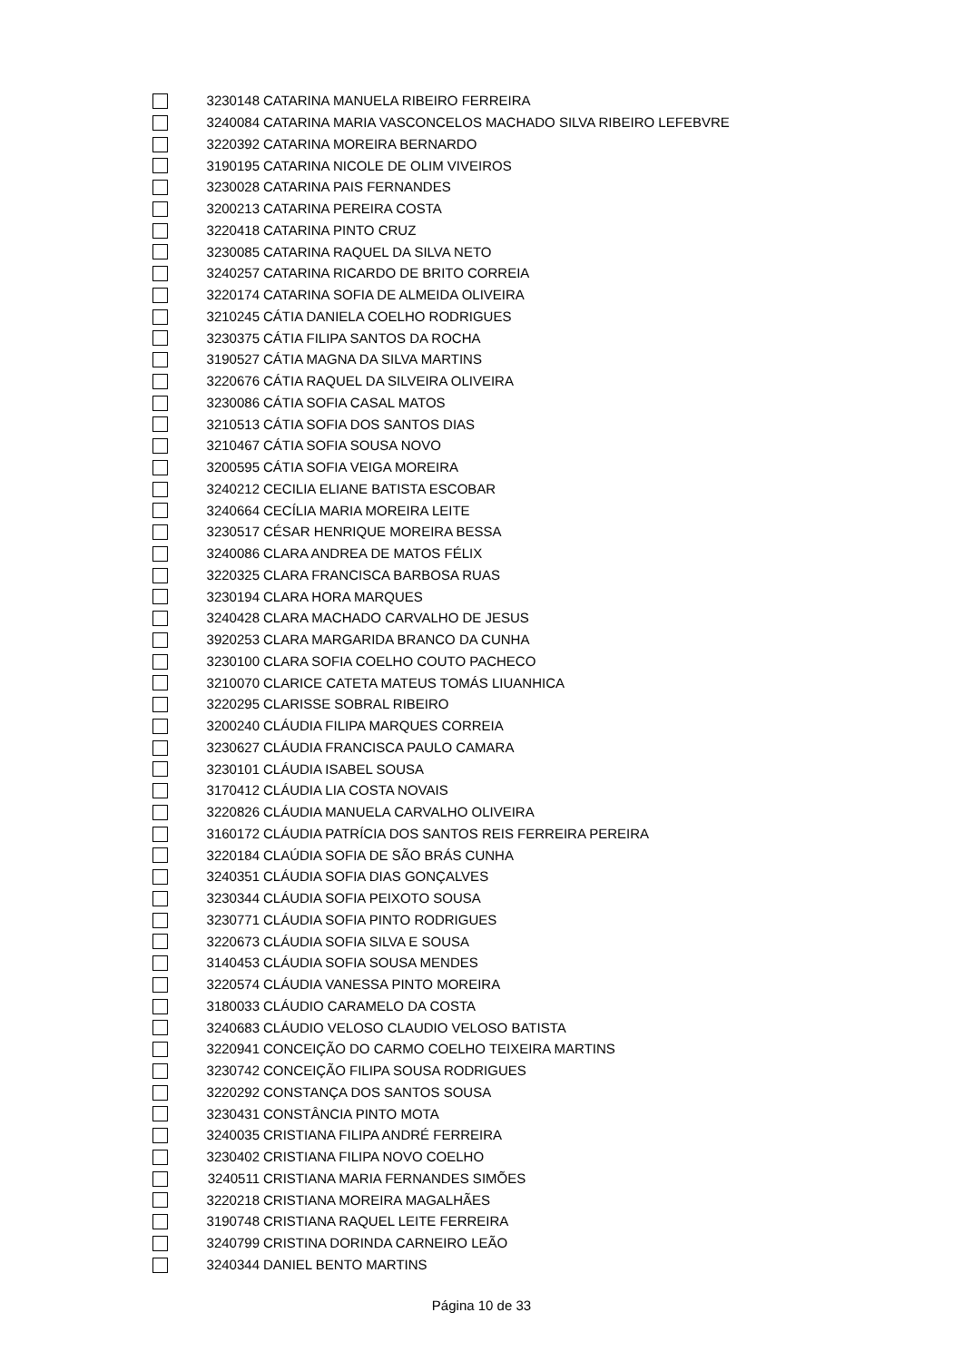| | 3230148 | CATARINA MANUELA RIBEIRO FERREIRA |
| | 3240084 | CATARINA MARIA VASCONCELOS MACHADO SILVA RIBEIRO LEFEBVRE |
| | 3220392 | CATARINA MOREIRA BERNARDO |
| | 3190195 | CATARINA NICOLE DE OLIM VIVEIROS |
| | 3230028 | CATARINA PAIS FERNANDES |
| | 3200213 | CATARINA PEREIRA COSTA |
| | 3220418 | CATARINA PINTO CRUZ |
| | 3230085 | CATARINA RAQUEL DA SILVA NETO |
| | 3240257 | CATARINA RICARDO DE BRITO CORREIA |
| | 3220174 | CATARINA SOFIA DE ALMEIDA OLIVEIRA |
| | 3210245 | CÁTIA DANIELA COELHO RODRIGUES |
| | 3230375 | CÁTIA FILIPA SANTOS DA ROCHA |
| | 3190527 | CÁTIA MAGNA DA SILVA MARTINS |
| | 3220676 | CÁTIA RAQUEL DA SILVEIRA OLIVEIRA |
| | 3230086 | CÁTIA SOFIA CASAL MATOS |
| | 3210513 | CÁTIA SOFIA DOS SANTOS DIAS |
| | 3210467 | CÁTIA SOFIA SOUSA NOVO |
| | 3200595 | CÁTIA SOFIA VEIGA MOREIRA |
| | 3240212 | CECILIA ELIANE BATISTA ESCOBAR |
| | 3240664 | CECÍLIA MARIA MOREIRA LEITE |
| | 3230517 | CÉSAR HENRIQUE MOREIRA BESSA |
| | 3240086 | CLARA ANDREA DE MATOS FÉLIX |
| | 3220325 | CLARA FRANCISCA BARBOSA RUAS |
| | 3230194 | CLARA HORA MARQUES |
| | 3240428 | CLARA MACHADO CARVALHO DE JESUS |
| | 3920253 | CLARA MARGARIDA BRANCO DA CUNHA |
| | 3230100 | CLARA SOFIA COELHO COUTO PACHECO |
| | 3210070 | CLARICE CATETA MATEUS TOMÁS LIUANHICA |
| | 3220295 | CLARISSE SOBRAL RIBEIRO |
| | 3200240 | CLÁUDIA FILIPA MARQUES CORREIA |
| | 3230627 | CLÁUDIA FRANCISCA PAULO CAMARA |
| | 3230101 | CLÁUDIA ISABEL SOUSA |
| | 3170412 | CLÁUDIA LIA COSTA NOVAIS |
| | 3220826 | CLÁUDIA MANUELA CARVALHO OLIVEIRA |
| | 3160172 | CLÁUDIA PATRÍCIA DOS SANTOS REIS FERREIRA PEREIRA |
| | 3220184 | CLAÚDIA SOFIA DE SÃO BRÁS CUNHA |
| | 3240351 | CLÁUDIA SOFIA DIAS GONÇALVES |
| | 3230344 | CLÁUDIA SOFIA PEIXOTO SOUSA |
| | 3230771 | CLÁUDIA SOFIA PINTO RODRIGUES |
| | 3220673 | CLÁUDIA SOFIA SILVA E SOUSA |
| | 3140453 | CLÁUDIA SOFIA SOUSA MENDES |
| | 3220574 | CLÁUDIA VANESSA PINTO MOREIRA |
| | 3180033 | CLÁUDIO CARAMELO DA COSTA |
| | 3240683 | CLÁUDIO VELOSO CLAUDIO VELOSO BATISTA |
| | 3220941 | CONCEIÇÃO DO CARMO COELHO TEIXEIRA MARTINS |
| | 3230742 | CONCEIÇÃO FILIPA SOUSA RODRIGUES |
| | 3220292 | CONSTANÇA DOS SANTOS SOUSA |
| | 3230431 | CONSTÂNCIA PINTO MOTA |
| | 3240035 | CRISTIANA FILIPA ANDRÉ FERREIRA |
| | 3230402 | CRISTIANA FILIPA NOVO COELHO |
| | 3240511 | CRISTIANA MARIA FERNANDES SIMÕES |
| | 3220218 | CRISTIANA MOREIRA MAGALHÃES |
| | 3190748 | CRISTIANA RAQUEL LEITE FERREIRA |
| | 3240799 | CRISTINA DORINDA CARNEIRO LEÃO |
| | 3240344 | DANIEL BENTO MARTINS |
Página 10 de 33